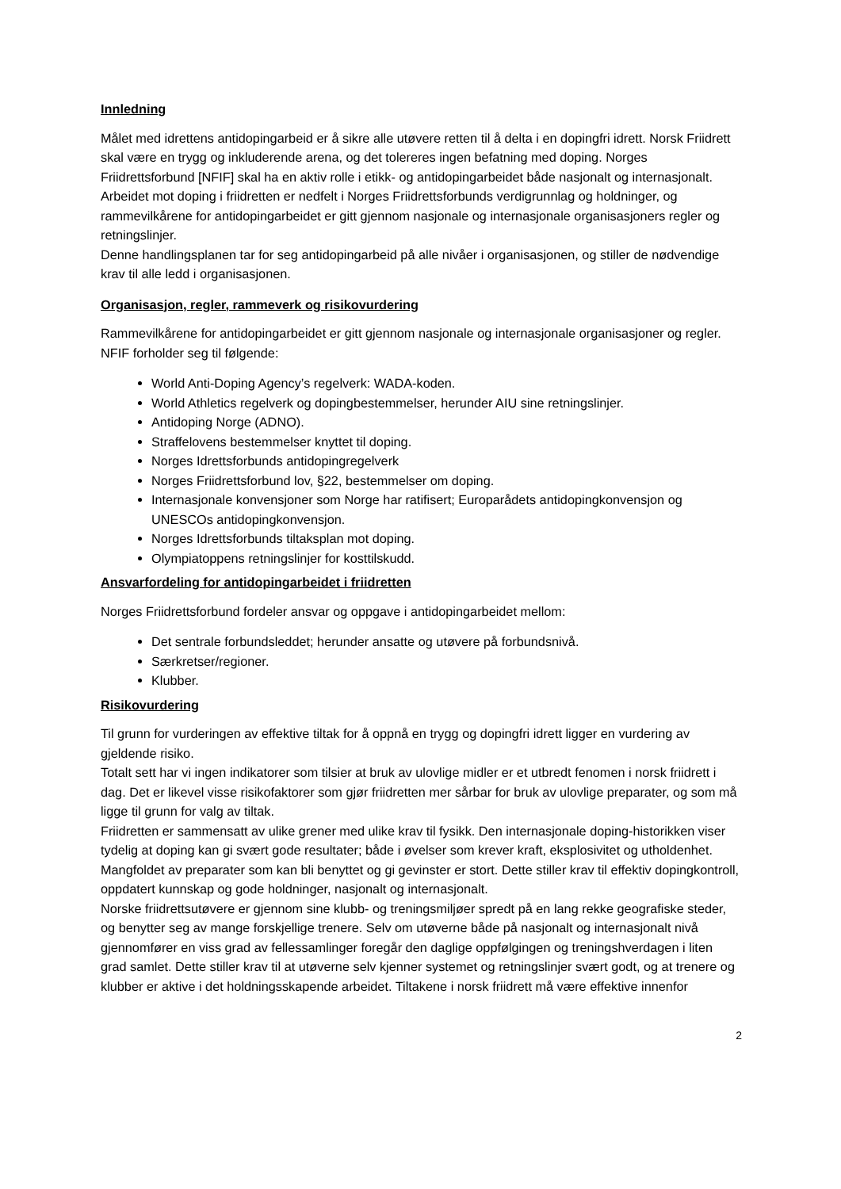Innledning
Målet med idrettens antidopingarbeid er å sikre alle utøvere retten til å delta i en dopingfri idrett. Norsk Friidrett skal være en trygg og inkluderende arena, og det tolereres ingen befatning med doping. Norges Friidrettsforbund [NFIF] skal ha en aktiv rolle i etikk- og antidopingarbeidet både nasjonalt og internasjonalt.
Arbeidet mot doping i friidretten er nedfelt i Norges Friidrettsforbunds verdigrunnlag og holdninger, og rammevilkårene for antidopingarbeidet er gitt gjennom nasjonale og internasjonale organisasjoners regler og retningslinjer.
Denne handlingsplanen tar for seg antidopingarbeid på alle nivåer i organisasjonen, og stiller de nødvendige krav til alle ledd i organisasjonen.
Organisasjon, regler, rammeverk og risikovurdering
Rammevilkårene for antidopingarbeidet er gitt gjennom nasjonale og internasjonale organisasjoner og regler. NFIF forholder seg til følgende:
World Anti-Doping Agency’s regelverk: WADA-koden.
World Athletics regelverk og dopingbestemmelser, herunder AIU sine retningslinjer.
Antidoping Norge (ADNO).
Straffelovens bestemmelser knyttet til doping.
Norges Idrettsforbunds antidopingregelverk
Norges Friidrettsforbund lov, §22, bestemmelser om doping.
Internasjonale konvensjoner som Norge har ratifisert; Europarådets antidopingkonvensjon og UNESCOs antidopingkonvensjon.
Norges Idrettsforbunds tiltaksplan mot doping.
Olympiatoppens retningslinjer for kosttilskudd.
Ansvarfordeling for antidopingarbeidet i friidretten
Norges Friidrettsforbund fordeler ansvar og oppgave i antidopingarbeidet mellom:
Det sentrale forbundsleddet; herunder ansatte og utøvere på forbundsnivå.
Særkretser/regioner.
Klubber.
Risikovurdering
Til grunn for vurderingen av effektive tiltak for å oppnå en trygg og dopingfri idrett ligger en vurdering av gjeldende risiko.
Totalt sett har vi ingen indikatorer som tilsier at bruk av ulovlige midler er et utbredt fenomen i norsk friidrett i dag. Det er likevel visse risikofaktorer som gjør friidretten mer sårbar for bruk av ulovlige preparater, og som må ligge til grunn for valg av tiltak.
Friidretten er sammensatt av ulike grener med ulike krav til fysikk. Den internasjonale doping-historikken viser tydelig at doping kan gi svært gode resultater; både i øvelser som krever kraft, eksplosivitet og utholdenhet.
Mangfoldet av preparater som kan bli benyttet og gi gevinster er stort. Dette stiller krav til effektiv dopingkontroll, oppdatert kunnskap og gode holdninger, nasjonalt og internasjonalt.
Norske friidrettsutøvere er gjennom sine klubb- og treningsmiljøer spredt på en lang rekke geografiske steder, og benytter seg av mange forskjellige trenere. Selv om utøverne både på nasjonalt og internasjonalt nivå gjennomfører en viss grad av fellessamlinger foregår den daglige oppfølgingen og treningshverdagen i liten grad samlet. Dette stiller krav til at utøverne selv kjenner systemet og retningslinjer svært godt, og at trenere og klubber er aktive i det holdningsskapende arbeidet. Tiltakene i norsk friidrett må være effektive innenfor
2